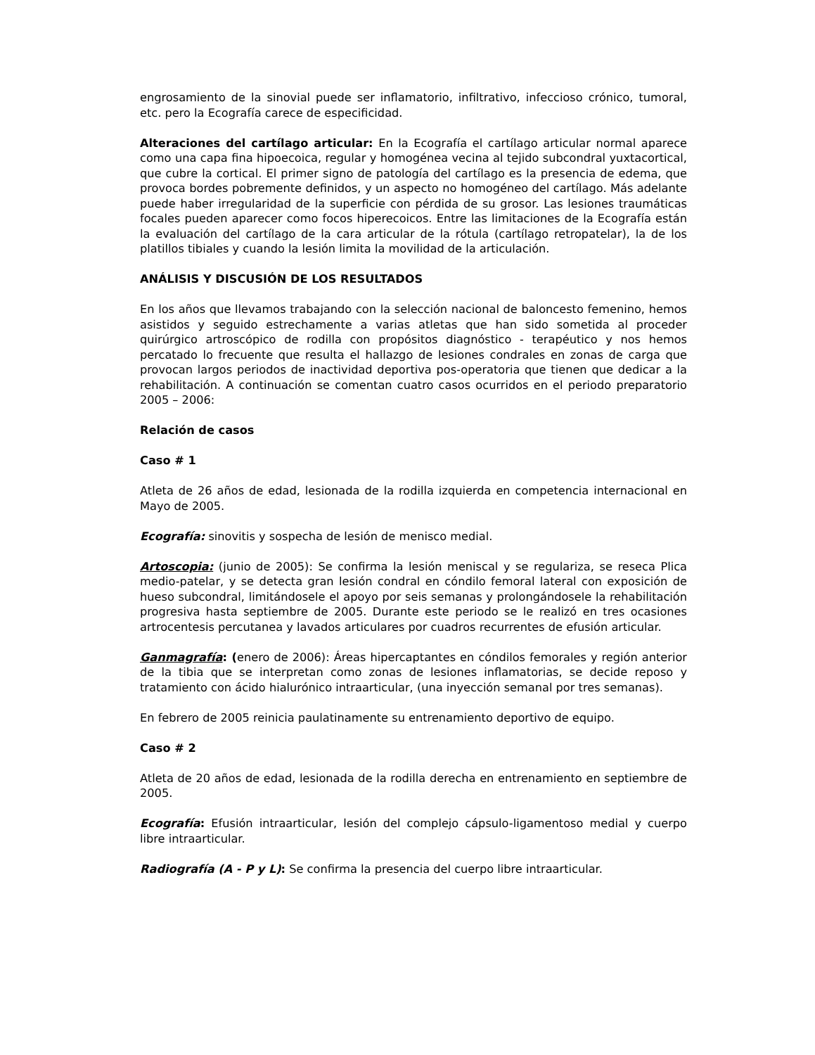engrosamiento de la sinovial puede ser inflamatorio, infiltrativo, infeccioso crónico, tumoral, etc. pero la Ecografía carece de especificidad.
Alteraciones del cartílago articular: En la Ecografía el cartílago articular normal aparece como una capa fina hipoecoica, regular y homogénea vecina al tejido subcondral yuxtacortical, que cubre la cortical. El primer signo de patología del cartílago es la presencia de edema, que provoca bordes pobremente definidos, y un aspecto no homogéneo del cartílago. Más adelante puede haber irregularidad de la superficie con pérdida de su grosor. Las lesiones traumáticas focales pueden aparecer como focos hiperecoicos. Entre las limitaciones de la Ecografía están la evaluación del cartílago de la cara articular de la rótula (cartílago retropatelar), la de los platillos tibiales y cuando la lesión limita la movilidad de la articulación.
ANÁLISIS Y DISCUSIÓN DE LOS RESULTADOS
En los años que llevamos trabajando con la selección nacional de baloncesto femenino, hemos asistidos y seguido estrechamente a varias atletas que han sido sometida al proceder quirúrgico artroscópico de rodilla con propósitos diagnóstico - terapéutico y nos hemos percatado lo frecuente que resulta el hallazgo de lesiones condrales en zonas de carga que provocan largos periodos de inactividad deportiva pos-operatoria que tienen que dedicar a la rehabilitación. A continuación se comentan cuatro casos ocurridos en el periodo preparatorio 2005 – 2006:
Relación de casos
Caso # 1
Atleta de 26 años de edad, lesionada de la rodilla izquierda en competencia internacional en Mayo de 2005.
Ecografía: sinovitis y sospecha de lesión de menisco medial.
Artoscopia: (junio de 2005): Se confirma la lesión meniscal y se regulariza, se reseca Plica medio-patelar, y se detecta gran lesión condral en cóndilo femoral lateral con exposición de hueso subcondral, limitándosele el apoyo por seis semanas y prolongándosele la rehabilitación progresiva hasta septiembre de 2005. Durante este periodo se le realizó en tres ocasiones artrocentesis percutanea y lavados articulares por cuadros recurrentes de efusión articular.
Ganmagrafía: (enero de 2006): Áreas hipercaptantes en cóndilos femorales y región anterior de la tibia que se interpretan como zonas de lesiones inflamatorias, se decide reposo y tratamiento con ácido hialurónico intraarticular, (una inyección semanal por tres semanas).
En febrero de 2005 reinicia paulatinamente su entrenamiento deportivo de equipo.
Caso # 2
Atleta de 20 años de edad, lesionada de la rodilla derecha en entrenamiento en septiembre de 2005.
Ecografía: Efusión intraarticular, lesión del complejo cápsulo-ligamentoso medial y cuerpo libre intraarticular.
Radiografía (A - P y L): Se confirma la presencia del cuerpo libre intraarticular.